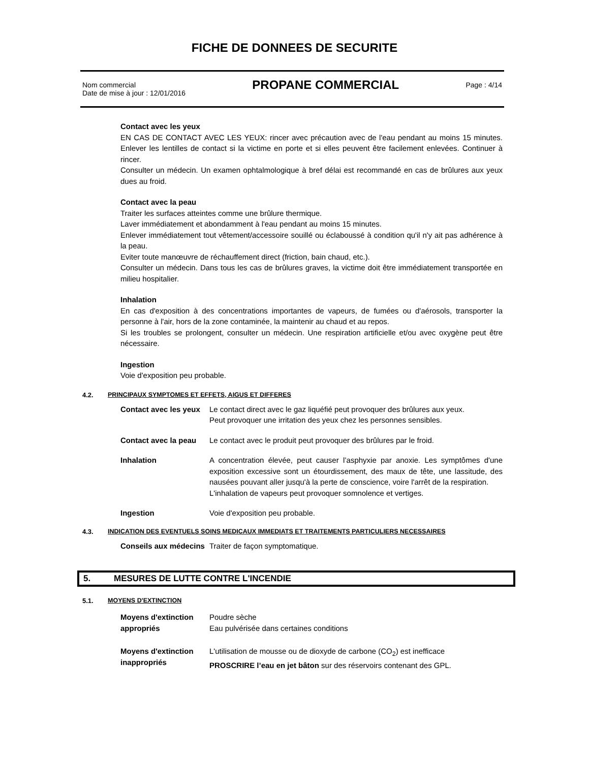FICHE DE DONNEES DE SECURITE
Nom commercial
Date de mise à jour : 12/01/2016
PROPANE COMMERCIAL
Page : 4/14
Contact avec les yeux
EN CAS DE CONTACT AVEC LES YEUX: rincer avec précaution avec de l'eau pendant au moins 15 minutes. Enlever les lentilles de contact si la victime en porte et si elles peuvent être facilement enlevées. Continuer à rincer.
Consulter un médecin. Un examen ophtalmologique à bref délai est recommandé en cas de brûlures aux yeux dues au froid.
Contact avec la peau
Traiter les surfaces atteintes comme une brûlure thermique.
Laver immédiatement et abondamment à l'eau pendant au moins 15 minutes.
Enlever immédiatement tout vêtement/accessoire souillé ou éclaboussé à condition qu'il n'y ait pas adhérence à la peau.
Eviter toute manœuvre de réchauffement direct (friction, bain chaud, etc.).
Consulter un médecin. Dans tous les cas de brûlures graves, la victime doit être immédiatement transportée en milieu hospitalier.
Inhalation
En cas d'exposition à des concentrations importantes de vapeurs, de fumées ou d'aérosols, transporter la personne à l'air, hors de la zone contaminée, la maintenir au chaud et au repos.
Si les troubles se prolongent, consulter un médecin. Une respiration artificielle et/ou avec oxygène peut être nécessaire.
Ingestion
Voie d'exposition peu probable.
4.2. PRINCIPAUX SYMPTOMES ET EFFETS, AIGUS ET DIFFERES
Contact avec les yeux
Le contact direct avec le gaz liquéfié peut provoquer des brûlures aux yeux.
Peut provoquer une irritation des yeux chez les personnes sensibles.
Contact avec la peau
Le contact avec le produit peut provoquer des brûlures par le froid.
Inhalation A concentration élevée, peut causer l’asphyxie par anoxie. Les symptômes d'une exposition excessive sont un étourdissement, des maux de tête, une lassitude, des nausées pouvant aller jusqu'à la perte de conscience, voire l'arrêt de la respiration.
L'inhalation de vapeurs peut provoquer somnolence et vertiges.
Ingestion Voie d'exposition peu probable.
4.3. INDICATION DES EVENTUELS SOINS MEDICAUX IMMEDIATS ET TRAITEMENTS PARTICULIERS NECESSAIRES
Conseils aux médecins
Traiter de façon symptomatique.
5. MESURES DE LUTTE CONTRE L'INCENDIE
5.1. MOYENS D'EXTINCTION
Moyens d'extinction appropriés
Poudre sèche
Eau pulvérisée dans certaines conditions
Moyens d'extinction inappropriés
L'utilisation de mousse ou de dioxyde de carbone (CO<sub>2</sub>) est inefficace
PROSCRIRE l’eau en jet bâton sur des réservoirs contenant des GPL.